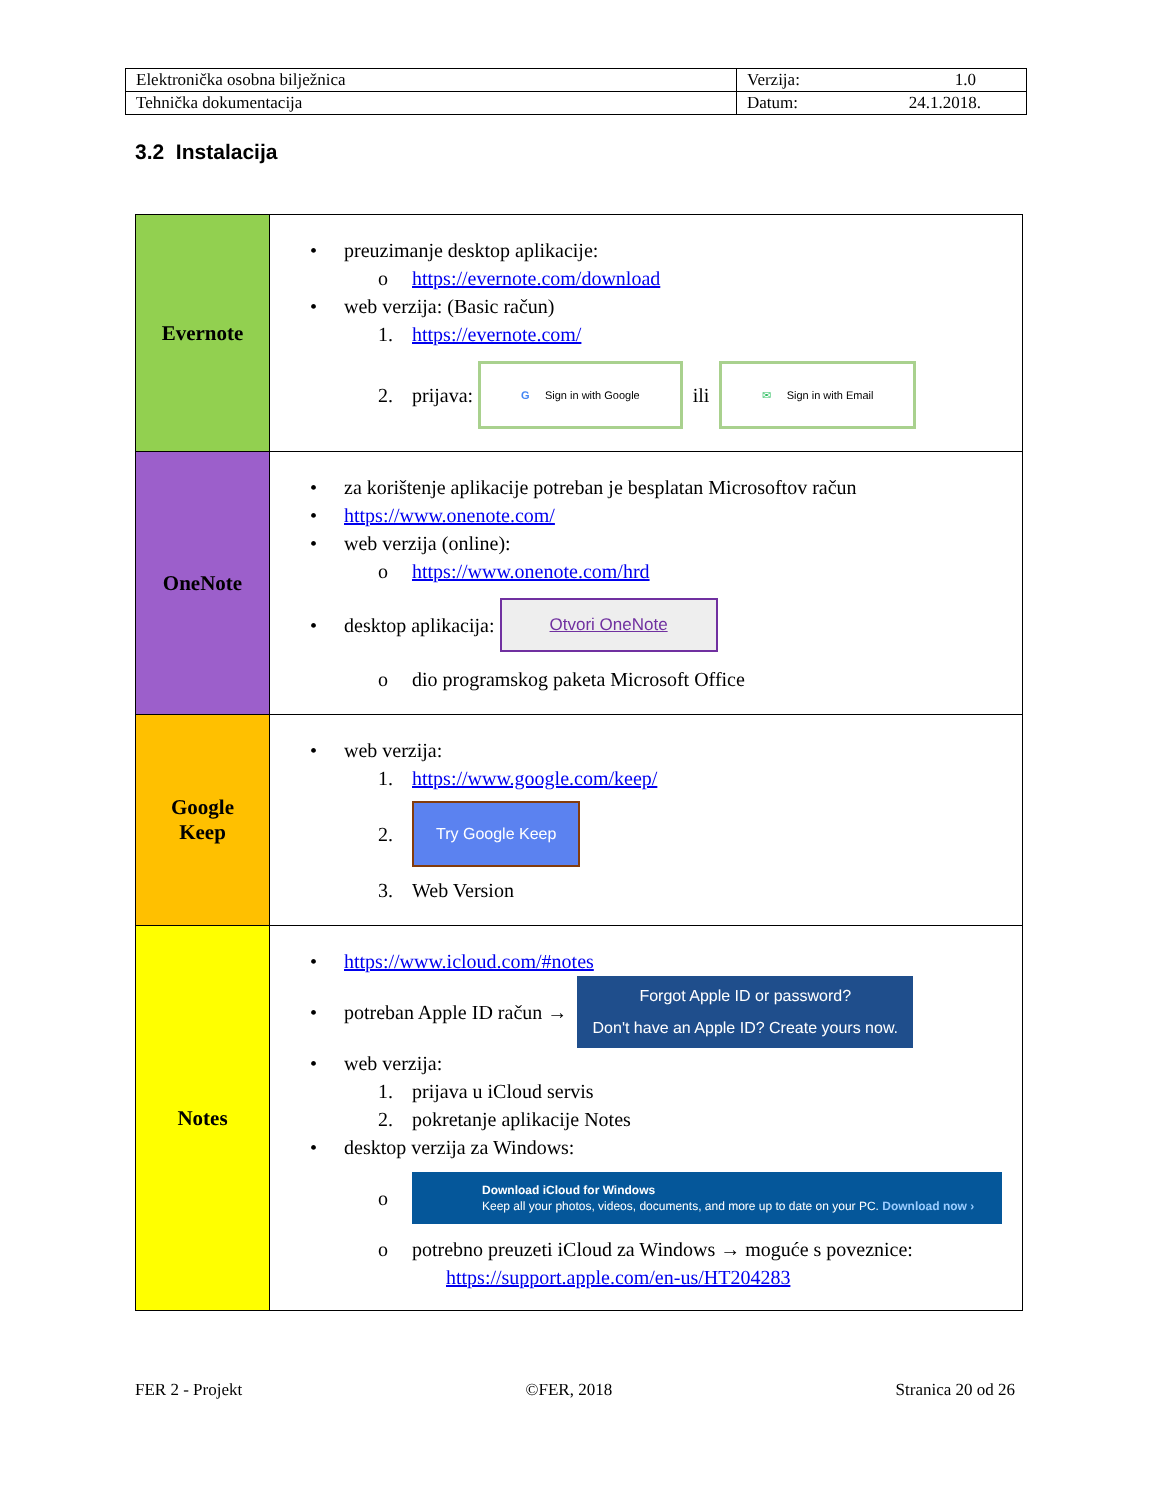| Elektronička osobna bilježnica | Verzija: 1.0 |
| Tehnička dokumentacija | Datum: 24.1.2018. |
3.2 Instalacija
| Evernote | • preuzimanje desktop aplikacije: o https://evernote.com/download • web verzija: (Basic račun) 1. https://evernote.com/ 2. prijava: G Sign in with Google ili ✉ Sign in with Email |
| OneNote | • za korištenje aplikacije potreban je besplatan Microsoftov račun • https://www.onenote.com/ • web verzija (online): o https://www.onenote.com/hrd • desktop aplikacija: Otvori OneNote o dio programskog paketa Microsoft Office |
| Google Keep | • web verzija: 1. https://www.google.com/keep/ 2. Try Google Keep 3. Web Version |
| Notes | • https://www.icloud.com/#notes • potreban Apple ID račun → Forgot Apple ID or password? Don't have an Apple ID? Create yours now. • web verzija: 1. prijava u iCloud servis 2. pokretanje aplikacije Notes • desktop verzija za Windows: o Download iCloud for Windows Keep all your photos, videos, documents, and more up to date on your PC. Download now › o potrebno preuzeti iCloud za Windows → moguće s poveznice: https://support.apple.com/en-us/HT204283 |
FER 2 - Projekt ©FER, 2018 Stranica 20 od 26